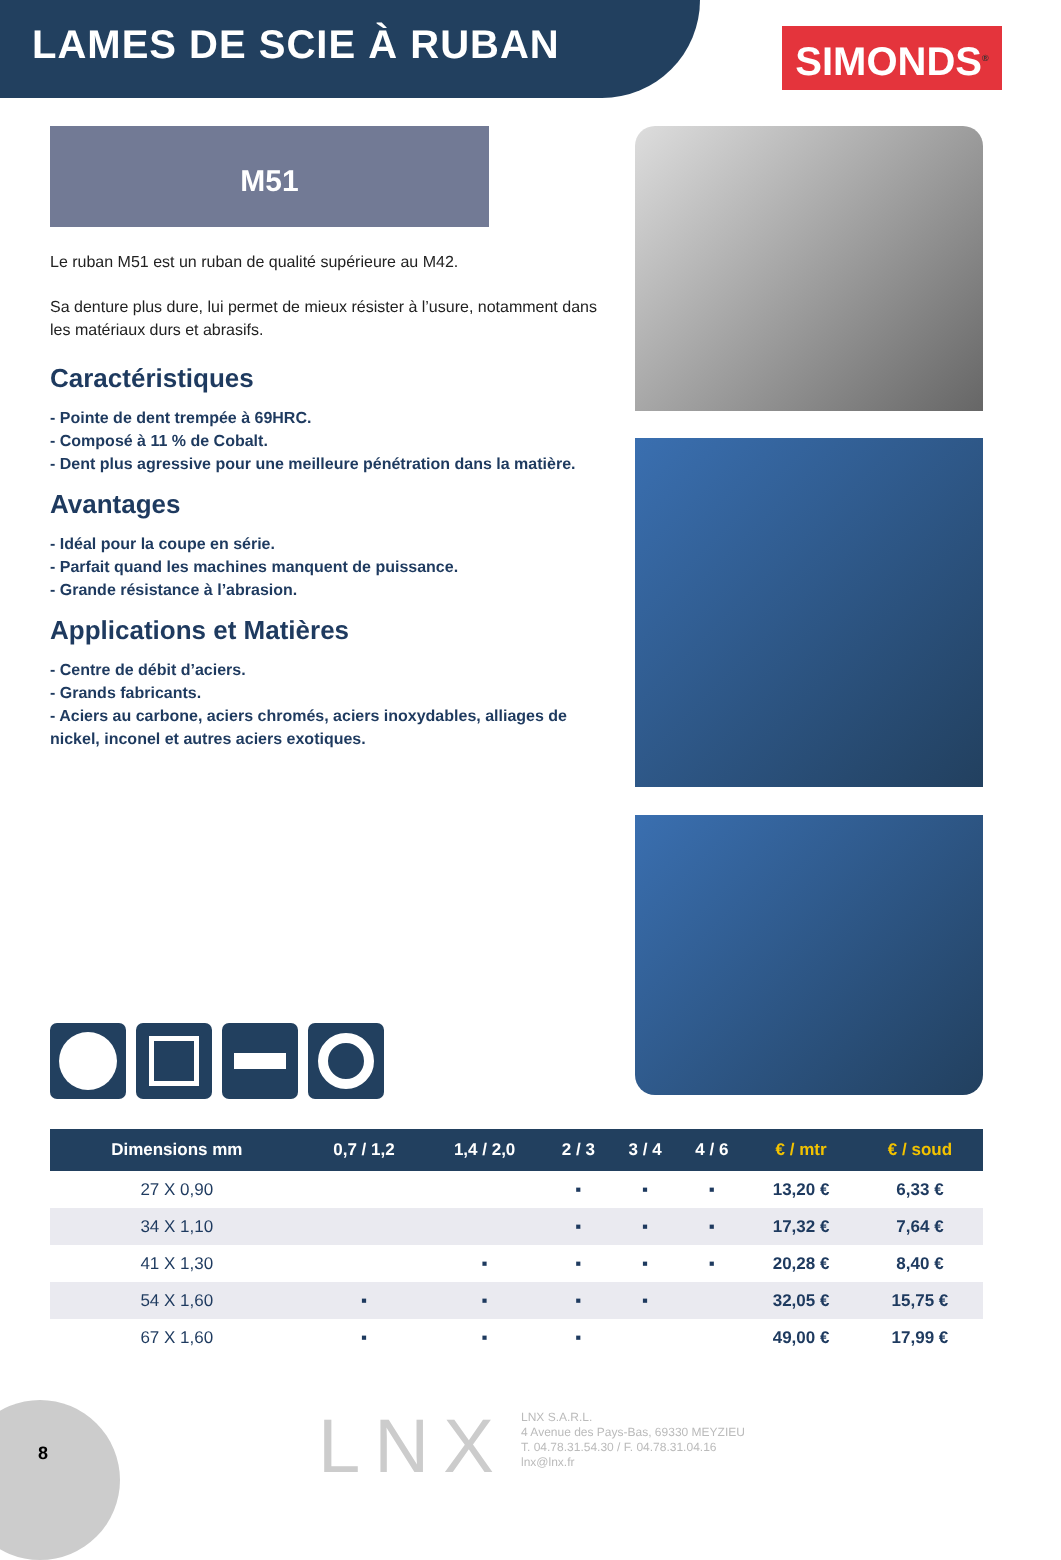LAMES DE SCIE À RUBAN
SIMONDS<sup>®</sup>
M51
Le ruban M51 est un ruban de qualité supérieure au M42.
Sa denture plus dure, lui permet de mieux résister à l’usure, notamment dans les matériaux durs et abrasifs.
Caractéristiques
- Pointe de dent trempée à 69HRC.
- Composé à 11 % de Cobalt.
- Dent plus agressive pour une meilleure pénétration dans la matière.
Avantages
- Idéal pour la coupe en série.
- Parfait quand les machines manquent de puissance.
- Grande résistance à l’abrasion.
Applications et Matières
- Centre de débit d’aciers.
- Grands fabricants.
- Aciers au carbone, aciers chromés, aciers inoxydables, alliages de nickel, inconel et autres aciers exotiques.
| Dimensions mm | 0,7 / 1,2 | 1,4 / 2,0 | 2 / 3 | 3 / 4 | 4 / 6 | € / mtr | € / soud |
| --- | --- | --- | --- | --- | --- | --- | --- |
| 27 X 0,90 | | | ▪ | ▪ | ▪ | 13,20 € | 6,33 € |
| 34 X 1,10 | | | ▪ | ▪ | ▪ | 17,32 € | 7,64 € |
| 41 X 1,30 | | ▪ | ▪ | ▪ | ▪ | 20,28 € | 8,40 € |
| 54 X 1,60 | ▪ | ▪ | ▪ | ▪ | | 32,05 € | 15,75 € |
| 67 X 1,60 | ▪ | ▪ | ▪ | | | 49,00 € | 17,99 € |
8 LNX
LNX S.A.R.L.
4 Avenue des Pays-Bas, 69330 MEYZIEU
T. 04.78.31.54.30 / F. 04.78.31.04.16
lnx@lnx.fr